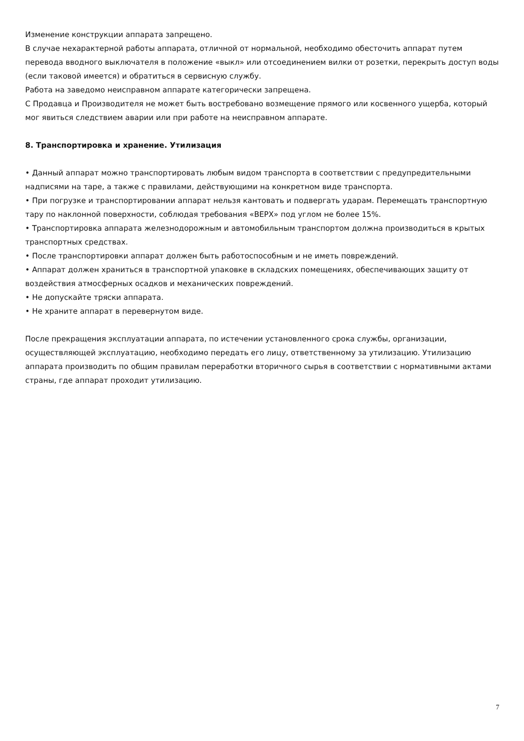Изменение конструкции аппарата запрещено.
В случае нехарактерной работы аппарата, отличной от нормальной, необходимо обесточить аппарат путем перевода вводного выключателя в положение «выкл» или отсоединением вилки от розетки, перекрыть доступ воды (если таковой имеется) и обратиться в сервисную службу.
Работа на заведомо неисправном аппарате категорически запрещена.
С Продавца и Производителя не может быть востребовано возмещение прямого или косвенного ущерба, который мог явиться следствием аварии или при работе на неисправном аппарате.
8. Транспортировка и хранение. Утилизация
• Данный аппарат можно транспортировать любым видом транспорта в соответствии с предупредительными надписями на таре, а также с правилами, действующими на конкретном виде транспорта.
• При погрузке и транспортировании аппарат нельзя кантовать и подвергать ударам. Перемещать транспортную тару по наклонной поверхности, соблюдая требования «ВЕРХ» под углом не более 15%.
• Транспортировка аппарата железнодорожным и автомобильным транспортом должна производиться в крытых транспортных средствах.
• После транспортировки аппарат должен быть работоспособным и не иметь повреждений.
• Аппарат должен храниться в транспортной упаковке в складских помещениях, обеспечивающих защиту от воздействия атмосферных осадков и механических повреждений.
• Не допускайте тряски аппарата.
• Не храните аппарат в перевернутом виде.
После прекращения эксплуатации аппарата, по истечении установленного срока службы, организации, осуществляющей эксплуатацию, необходимо передать его лицу, ответственному за утилизацию. Утилизацию аппарата производить по общим правилам переработки вторичного сырья в соответствии с нормативными актами страны, где аппарат проходит утилизацию.
7